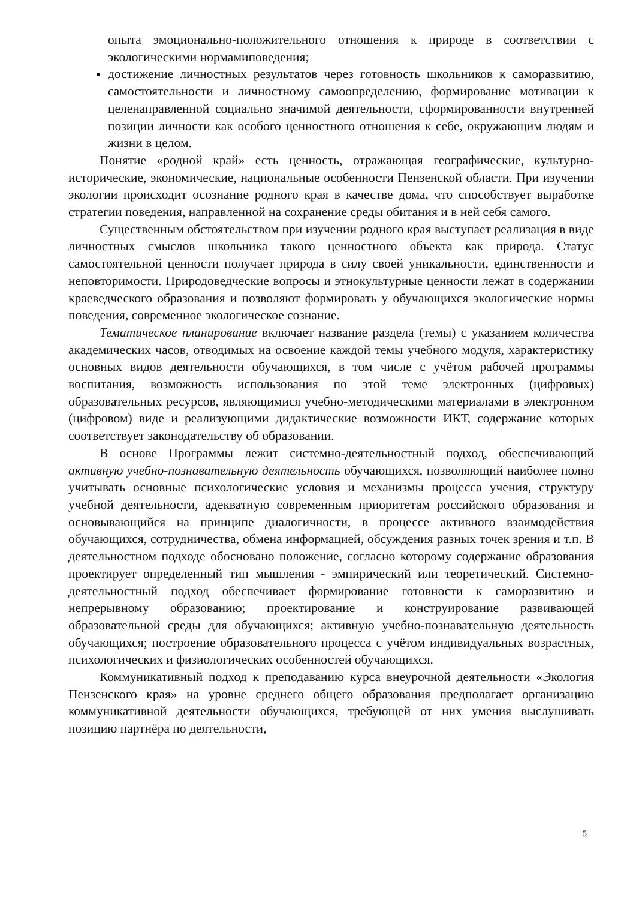опыта эмоционально-положительного отношения к природе в соответствии с экологическими нормамиповедения;
достижение личностных результатов через готовность школьников к саморазвитию, самостоятельности и личностному самоопределению, формирование мотивации к целенаправленной социально значимой деятельности, сформированности внутренней позиции личности как особого ценностного отношения к себе, окружающим людям и жизни в целом.
Понятие «родной край» есть ценность, отражающая географические, культурно-исторические, экономические, национальные особенности Пензенской области. При изучении экологии происходит осознание родного края в качестве дома, что способствует выработке стратегии поведения, направленной на сохранение среды обитания и в ней себя самого.
Существенным обстоятельством при изучении родного края выступает реализация в виде личностных смыслов школьника такого ценностного объекта как природа. Статус самостоятельной ценности получает природа в силу своей уникальности, единственности и неповторимости. Природоведческие вопросы и этнокультурные ценности лежат в содержании краеведческого образования и позволяют формировать у обучающихся экологические нормы поведения, современное экологическое сознание.
Тематическое планирование включает название раздела (темы) с указанием количества академических часов, отводимых на освоение каждой темы учебного модуля, характеристику основных видов деятельности обучающихся, в том числе с учётом рабочей программы воспитания, возможность использования по этой теме электронных (цифровых) образовательных ресурсов, являющимися учебно-методическими материалами в электронном (цифровом) виде и реализующими дидактические возможности ИКТ, содержание которых соответствует законодательству об образовании.
В основе Программы лежит системно-деятельностный подход, обеспечивающий активную учебно-познавательную деятельность обучающихся, позволяющий наиболее полно учитывать основные психологические условия и механизмы процесса учения, структуру учебной деятельности, адекватную современным приоритетам российского образования и основывающийся на принципе диалогичности, в процессе активного взаимодействия обучающихся, сотрудничества, обмена информацией, обсуждения разных точек зрения и т.п. В деятельностном подходе обосновано положение, согласно которому содержание образования проектирует определенный тип мышления - эмпирический или теоретический. Системно-деятельностный подход обеспечивает формирование готовности к саморазвитию и непрерывному образованию; проектирование и конструирование развивающей образовательной среды для обучающихся; активную учебно-познавательную деятельность обучающихся; построение образовательного процесса с учётом индивидуальных возрастных, психологических и физиологических особенностей обучающихся.
Коммуникативный подход к преподаванию курса внеурочной деятельности «Экология Пензенского края» на уровне среднего общего образования предполагает организацию коммуникативной деятельности обучающихся, требующей от них умения выслушивать позицию партнёра по деятельности,
5